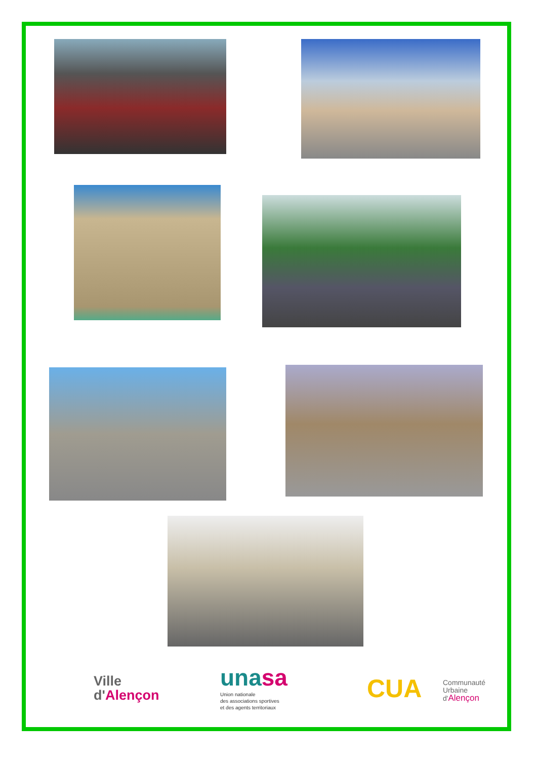Ville
d'Alençon
unasa
Union nationale
des associations sportives
et des agents territoriaux
CUA
Communauté
Urbaine
d'Alençon